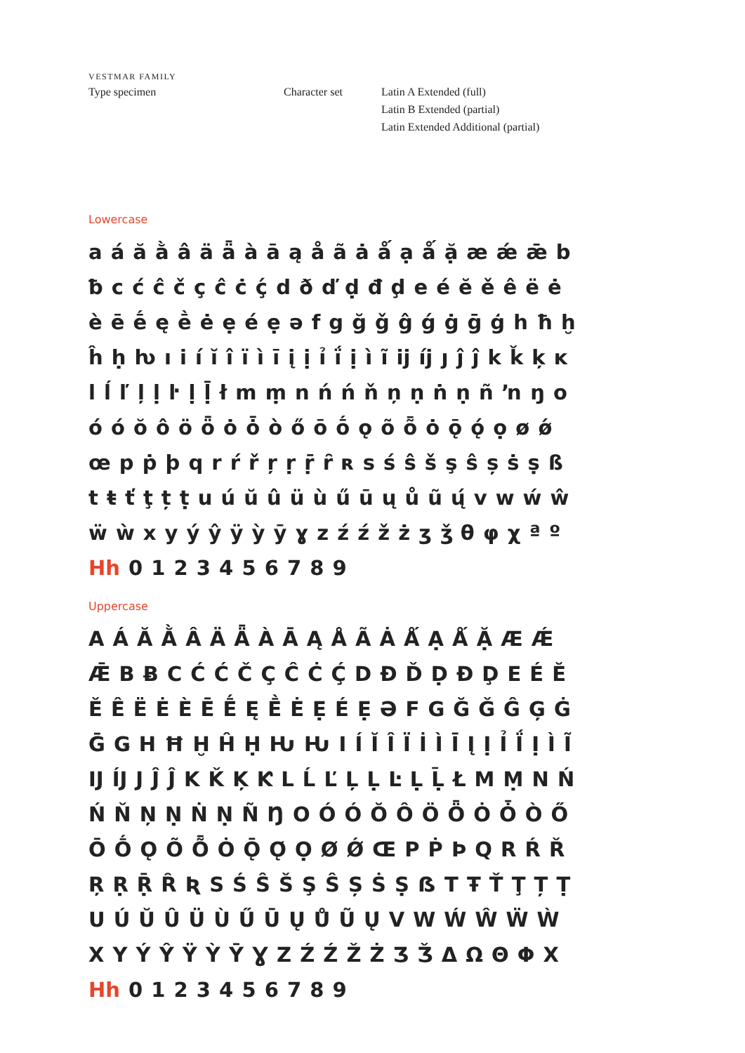VESTMAR FAMILY
Type specimen
Character set Latin A Extended (full)
Latin B Extended (partial)
Latin Extended Additional (partial)
Lowercase
a á ă ằ â ä ǟ à ā ą å ã ȧ ǻ ạ ǻ ặ æ ǽ ǣ b ƀ c ć ĉ č ç ĉ ċ ḉ d ð ď ḍ đ ḑ e é ĕ ě ê ë ė è ē ḗ ę ḕ ė ẹ é ẹ ə f g ğ ǧ ĝ ǵ ġ ḡ ģ h ħ ḫ ĥ ḥ ƕ ı i í ĭ î ï ì ī į ị ỉ ḯ ị ì ĩ ĳ íj ȷ ĵ ĵ k ǩ ķ ĸ l ĺ ľ ļ ḷ ŀ ḷ ḹ ł m ṃ n ń ń ň ņ ṇ ṅ ṇ ñ ŉ ŋ o ó ó ŏ ô ö ȫ ȯ ȱ ò ő ō ṓ ǫ õ ȭ ȯ ǭ ǫ́ ọ ø ǿ œ p ṗ þ q r ŕ ř ŗ ṛ ṝ ȓ ʀ s ś ŝ š ş ŝ ș ṡ ṣ ß t ŧ ť ţ ț ṭ u ú ŭ û ü ù ű ū ų ů ũ ų́ v w ẃ ŵ ẅ ẁ x y ý ŷ ÿ ỳ ȳ ɣ z ź ź ž ż ʒ ǯ θ φ χ ª º
Hh 0 1 2 3 4 5 6 7 8 9
Uppercase
A Á Ă Ằ Â Ä Ǟ À Ā Ą Å Ã Ȧ Ǻ Ạ Ǻ Ặ Æ Ǽ Ǣ B Ƀ C Ć Ć Č Ç Ĉ Ċ Ḉ D Đ Ď Ḍ Ð Ḑ E É Ĕ Ě Ê Ë Ė È Ē Ḗ Ę Ḕ Ė Ẹ É Ẹ Ə F G Ğ Ǧ Ĝ Ģ Ġ Ḡ Ǥ H Ħ Ḫ Ĥ Ḥ Ƕ Ƕ I Í Ĭ Î Ï İ Ì Ī Į Ị Ỉ Ḯ Ị Ì Ĩ Ĳ ÍJ J Ĵ Ĵ K Ǩ Ķ Ƙ L Ĺ Ľ Ļ Ḷ Ŀ Ḷ Ḹ Ł M Ṃ N Ń Ń Ň Ņ Ṇ Ṅ Ṇ Ñ Ŋ O Ó Ó Ŏ Ô Ö Ȫ Ȯ Ȱ Ò Ő Ō Ṓ Ǫ Õ Ȭ Ȯ Ǭ Ǫ́ Ọ Ø Ǿ Œ P Ṗ Þ Q R Ŕ Ř Ŗ Ṛ Ṝ Ȓ Ʀ S Ś Ŝ Š Ş Ŝ Ș Ṡ Ṣ ẞ T Ŧ Ť Ţ Ț Ṭ U Ú Ŭ Û Ü Ù Ű Ū Ų Ů Ũ Ų́ V W Ẃ Ŵ Ẅ Ẁ X Y Ý Ŷ Ÿ Ỳ Ȳ Ɣ Z Ź Ź Ž Ż Ʒ Ǯ Δ Ω Θ Φ X Hh 0 1 2 3 4 5 6 7 8 9